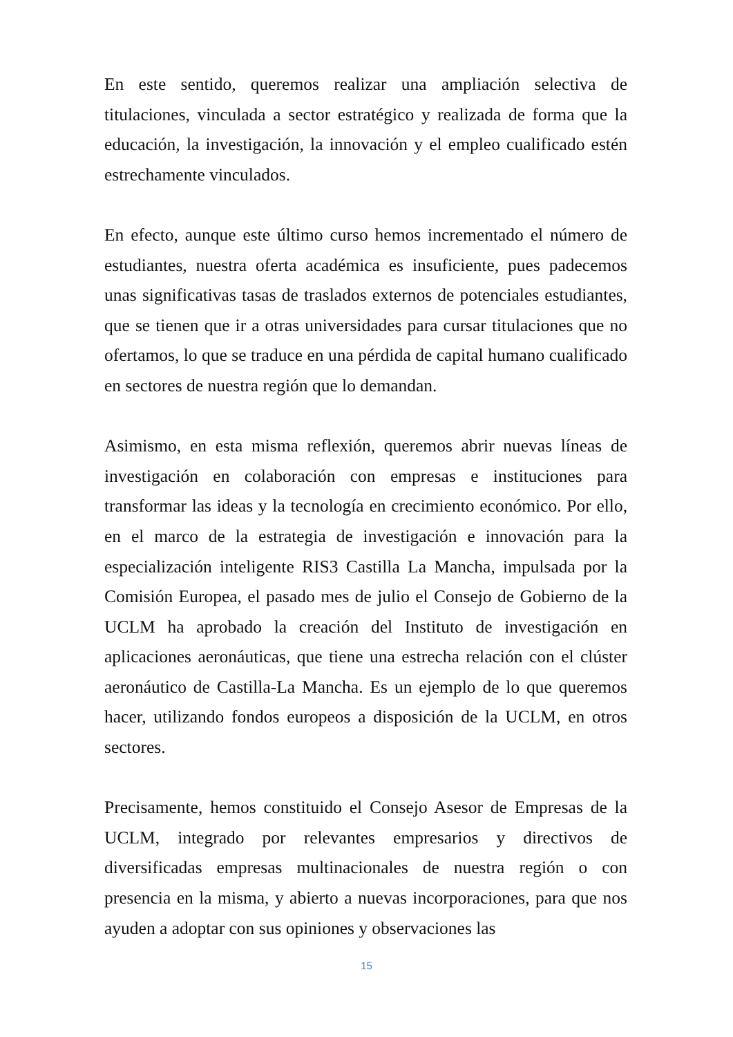En este sentido, queremos realizar una ampliación selectiva de titulaciones, vinculada a sector estratégico y realizada de forma que la educación, la investigación, la innovación y el empleo cualificado estén estrechamente vinculados.
En efecto, aunque este último curso hemos incrementado el número de estudiantes, nuestra oferta académica es insuficiente, pues padecemos unas significativas tasas de traslados externos de potenciales estudiantes, que se tienen que ir a otras universidades para cursar titulaciones que no ofertamos, lo que se traduce en una pérdida de capital humano cualificado en sectores de nuestra región que lo demandan.
Asimismo, en esta misma reflexión, queremos abrir nuevas líneas de investigación en colaboración con empresas e instituciones para transformar las ideas y la tecnología en crecimiento económico. Por ello, en el marco de la estrategia de investigación e innovación para la especialización inteligente RIS3 Castilla La Mancha, impulsada por la Comisión Europea, el pasado mes de julio el Consejo de Gobierno de la UCLM ha aprobado la creación del Instituto de investigación en aplicaciones aeronáuticas, que tiene una estrecha relación con el clúster aeronáutico de Castilla-La Mancha. Es un ejemplo de lo que queremos hacer, utilizando fondos europeos a disposición de la UCLM, en otros sectores.
Precisamente, hemos constituido el Consejo Asesor de Empresas de la UCLM, integrado por relevantes empresarios y directivos de diversificadas empresas multinacionales de nuestra región o con presencia en la misma, y abierto a nuevas incorporaciones, para que nos ayuden a adoptar con sus opiniones y observaciones las
15